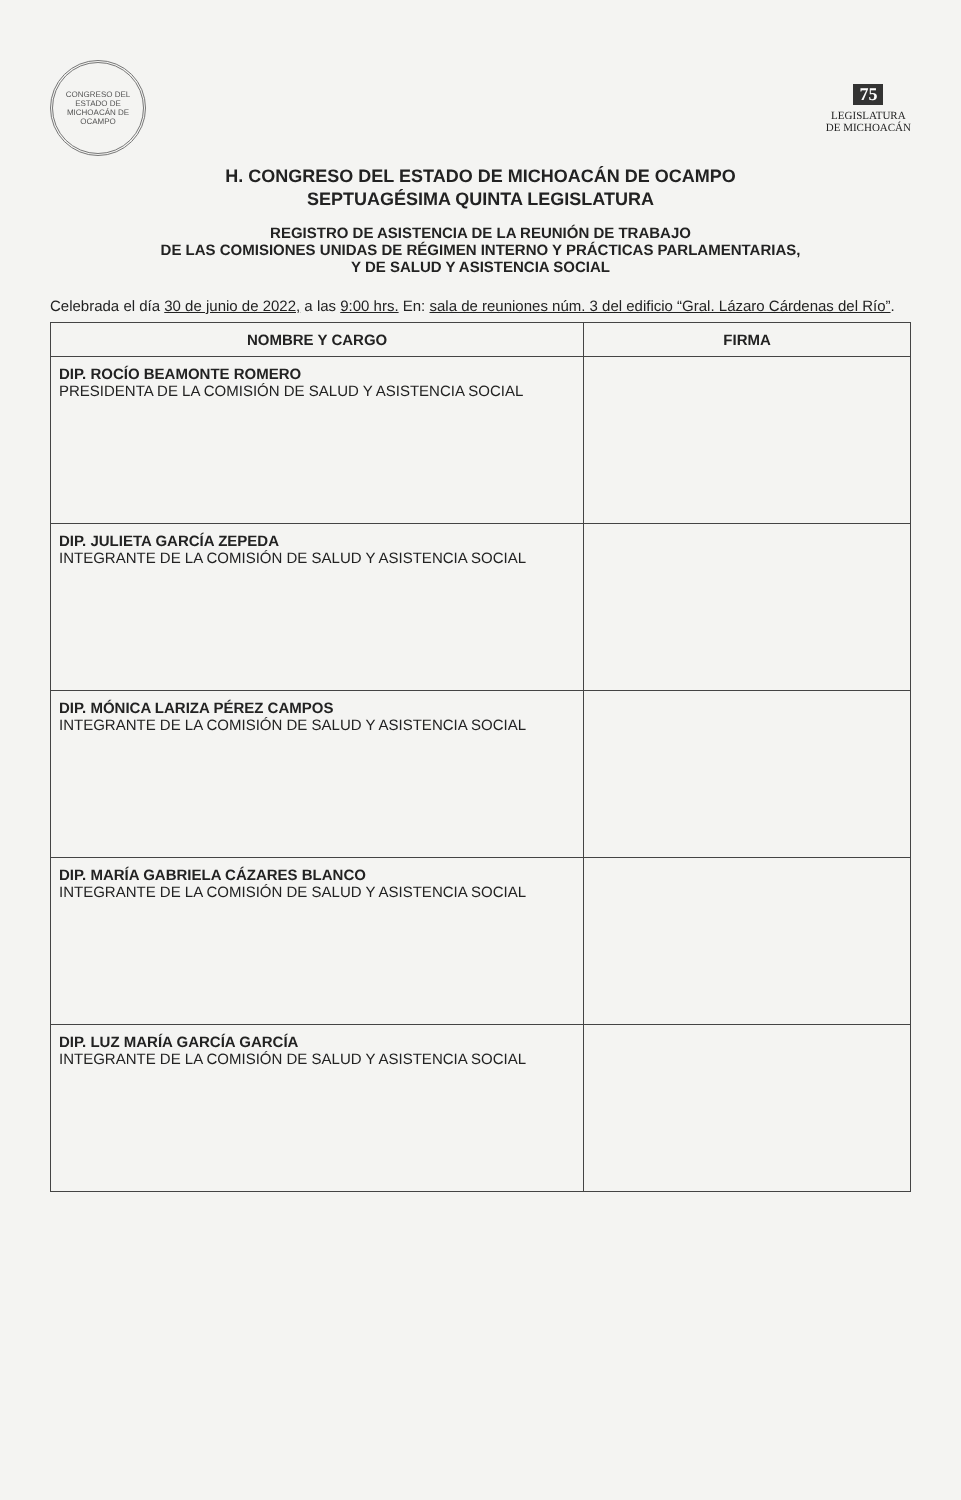CONGRESO DEL ESTADO DE MICHOACÁN DE OCAMPO
75
LEGISLATURA
DE MICHOACÁN
H. CONGRESO DEL ESTADO DE MICHOACÁN DE OCAMPO
SEPTUAGÉSIMA QUINTA LEGISLATURA
REGISTRO DE ASISTENCIA DE LA REUNIÓN DE TRABAJO
DE LAS COMISIONES UNIDAS DE RÉGIMEN INTERNO Y PRÁCTICAS PARLAMENTARIAS,
Y DE SALUD Y ASISTENCIA SOCIAL
Celebrada el día 30 de junio de 2022, a las 9:00 hrs. En: sala de reuniones núm. 3 del edificio “Gral. Lázaro Cárdenas del Río”.
| NOMBRE Y CARGO | FIRMA |
| --- | --- |
| DIP. ROCÍO BEAMONTE ROMERO PRESIDENTA DE LA COMISIÓN DE SALUD Y ASISTENCIA SOCIAL | |
| DIP. JULIETA GARCÍA ZEPEDA INTEGRANTE DE LA COMISIÓN DE SALUD Y ASISTENCIA SOCIAL | |
| DIP. MÓNICA LARIZA PÉREZ CAMPOS INTEGRANTE DE LA COMISIÓN DE SALUD Y ASISTENCIA SOCIAL | |
| DIP. MARÍA GABRIELA CÁZARES BLANCO INTEGRANTE DE LA COMISIÓN DE SALUD Y ASISTENCIA SOCIAL | |
| DIP. LUZ MARÍA GARCÍA GARCÍA INTEGRANTE DE LA COMISIÓN DE SALUD Y ASISTENCIA SOCIAL | |